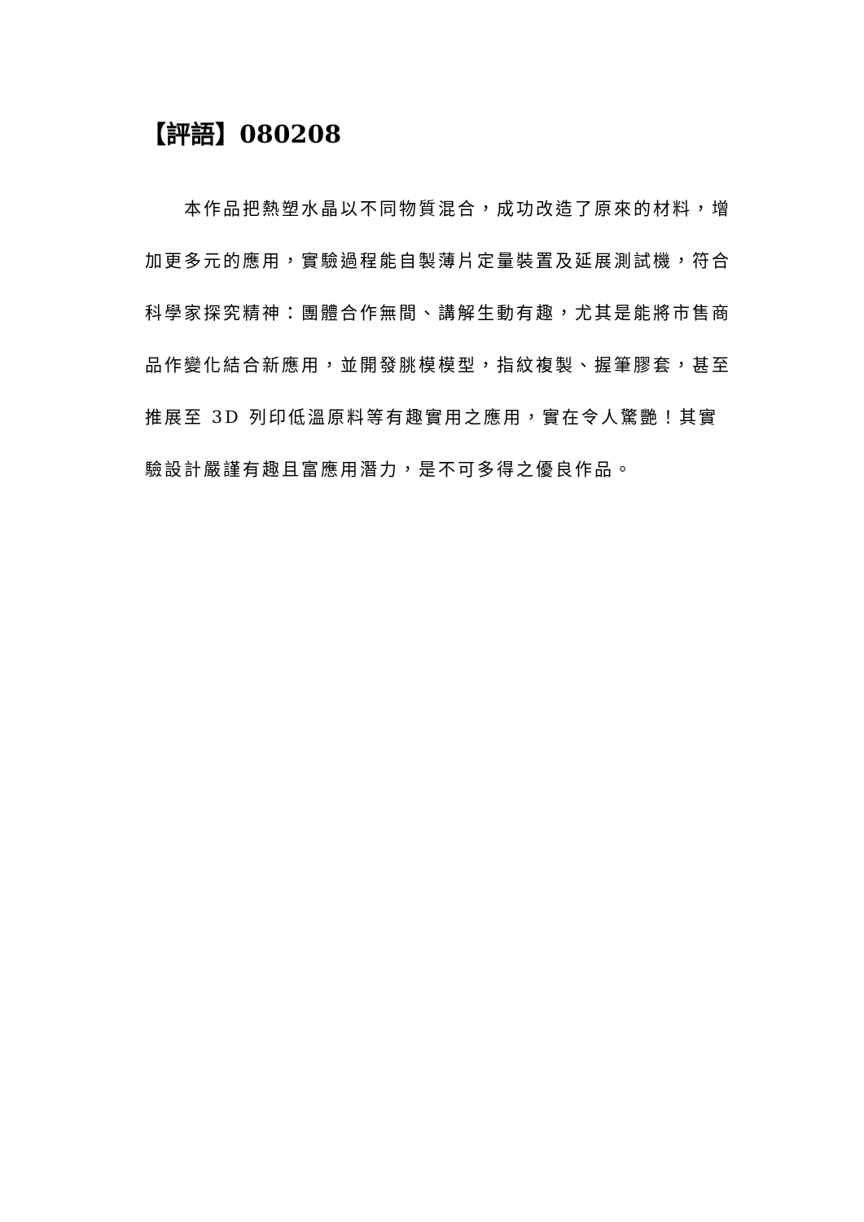【評語】080208
本作品把熱塑水晶以不同物質混合，成功改造了原來的材料，增加更多元的應用，實驗過程能自製薄片定量裝置及延展測試機，符合科學家探究精神：團體合作無間、講解生動有趣，尤其是能將市售商品作變化結合新應用，並開發朓模模型，指紋複製、握筆膠套，甚至推展至 3D 列印低溫原料等有趣實用之應用，實在令人驚艷！其實驗設計嚴謹有趣且富應用潛力，是不可多得之優良作品。